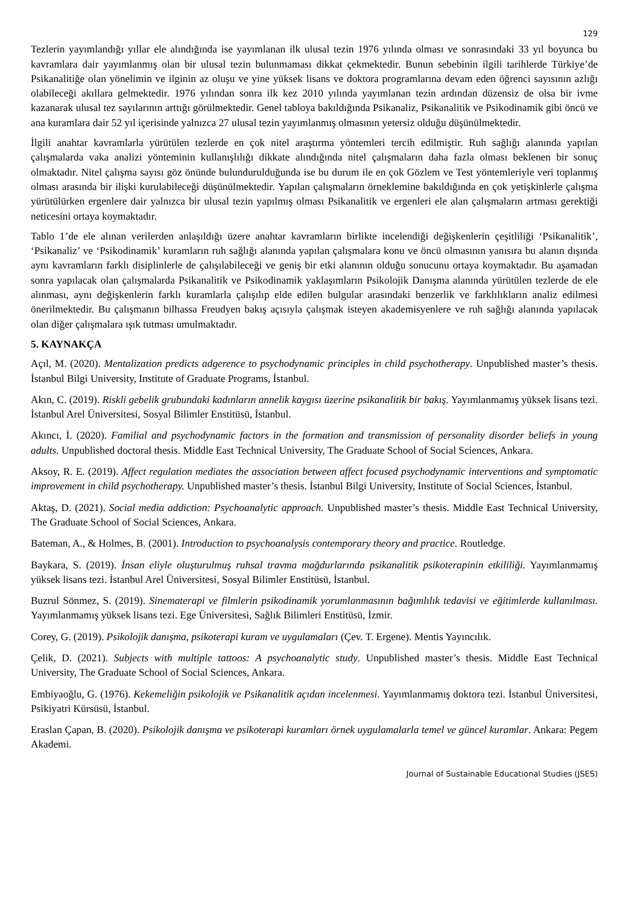129
Tezlerin yayımlandığı yıllar ele alındığında ise yayımlanan ilk ulusal tezin 1976 yılında olması ve sonrasındaki 33 yıl boyunca bu kavramlara dair yayımlanmış olan bir ulusal tezin bulunmaması dikkat çekmektedir. Bunun sebebinin ilgili tarihlerde Türkiye’de Psikanalitiğe olan yönelimin ve ilginin az oluşu ve yine yüksek lisans ve doktora programlarına devam eden öğrenci sayısının azlığı olabileceği akıllara gelmektedir. 1976 yılından sonra ilk kez 2010 yılında yayımlanan tezin ardından düzensiz de olsa bir ivme kazanarak ulusal tez sayılarının arttığı görülmektedir. Genel tabloya bakıldığında Psikanaliz, Psikanalitik ve Psikodinamik gibi öncü ve ana kuramlara dair 52 yıl içerisinde yalnızca 27 ulusal tezin yayımlanmış olmasının yetersiz olduğu düşünülmektedir.
İlgili anahtar kavramlarla yürütülen tezlerde en çok nitel araştırma yöntemleri tercih edilmiştir. Ruh sağlığı alanında yapılan çalışmalarda vaka analizi yönteminin kullanışlılığı dikkate alındığında nitel çalışmaların daha fazla olması beklenen bir sonuç olmaktadır. Nitel çalışma sayısı göz önünde bulundurulduğunda ise bu durum ile en çok Gözlem ve Test yöntemleriyle veri toplanmış olması arasında bir ilişki kurulabileceği düşünülmektedir. Yapılan çalışmaların örneklemine bakıldığında en çok yetişkinlerle çalışma yürütülürken ergenlere dair yalnızca bir ulusal tezin yapılmış olması Psikanalitik ve ergenleri ele alan çalışmaların artması gerektiği neticesini ortaya koymaktadır.
Tablo 1’de ele alınan verilerden anlaşıldığı üzere anahtar kavramların birlikte incelendiği değişkenlerin çeşitliliği ‘Psikanalitik’, ‘Psikanaliz’ ve ‘Psikodinamik’ kuramların ruh sağlığı alanında yapılan çalışmalara konu ve öncü olmasının yanısıra bu alanın dışında aynı kavramların farklı disiplinlerle de çalışılabileceği ve geniş bir etki alanının olduğu sonucunu ortaya koymaktadır. Bu aşamadan sonra yapılacak olan çalışmalarda Psikanalitik ve Psikodinamik yaklaşımların Psikolojik Danışma alanında yürütülen tezlerde de ele alınması, aynı değişkenlerin farklı kuramlarla çalışılıp elde edilen bulgular arasındaki benzerlik ve farklılıkların analiz edilmesi önerilmektedir. Bu çalışmanın bilhassa Freudyen bakış açısıyla çalışmak isteyen akademisyenlere ve ruh sağlığı alanında yapılacak olan diğer çalışmalara ışık tutması umulmaktadır.
5. KAYNAKÇA
Açıl, M. (2020). Mentalization predicts adgerence to psychodynamic principles in child psychotherapy. Unpublished master’s thesis. İstanbul Bilgi University, Institute of Graduate Programs, İstanbul.
Akın, C. (2019). Riskli gebelik grubundaki kadınların annelik kaygısı üzerine psikanalitik bir bakış. Yayımlanmamış yüksek lisans tezi. İstanbul Arel Üniversitesi, Sosyal Bilimler Enstitüsü, İstanbul.
Akıncı, İ. (2020). Familial and psychodynamic factors in the formation and transmission of personality disorder beliefs in young adults. Unpublished doctoral thesis. Middle East Technical University, The Graduate School of Social Sciences, Ankara.
Aksoy, R. E. (2019). Affect regulation mediates the association between affect focused psychodynamic interventions and symptomatic improvement in child psychotherapy. Unpublished master’s thesis. İstanbul Bilgi University, Institute of Social Sciences, İstanbul.
Aktaş, D. (2021). Social media addiction: Psychoanalytic approach. Unpublished master’s thesis. Middle East Technical University, The Graduate School of Social Sciences, Ankara.
Bateman, A., & Holmes, B. (2001). Introduction to psychoanalysis contemporary theory and practice. Routledge.
Baykara, S. (2019). İnsan eliyle oluşturulmuş ruhsal travma mağdurlarında psikanalitik psikoterapinin etkililiği. Yayımlanmamış yüksek lisans tezi. İstanbul Arel Üniversitesi, Sosyal Bilimler Enstitüsü, İstanbul.
Buzrul Sönmez, S. (2019). Sinematerapi ve filmlerin psikodinamik yorumlanmasının bağımlılık tedavisi ve eğitimlerde kullanılması. Yayımlanmamış yüksek lisans tezi. Ege Üniversitesi, Sağlık Bilimleri Enstitüsü, İzmir.
Corey, G. (2019). Psikolojik danışma, psikoterapi kuram ve uygulamaları (Çev. T. Ergene). Mentis Yayıncılık.
Çelik, D. (2021). Subjects with multiple tattoos: A psychoanalytic study. Unpublished master’s thesis. Middle East Technical University, The Graduate School of Social Sciences, Ankara.
Embiyaoğlu, G. (1976). Kekemeliğin psikolojik ve Psikanalitik açıdan incelenmesi. Yayımlanmamış doktora tezi. İstanbul Üniversitesi, Psikiyatri Kürsüsü, İstanbul.
Eraslan Çapan, B. (2020). Psikolojik danışma ve psikoterapi kuramları örnek uygulamalarla temel ve güncel kuramlar. Ankara: Pegem Akademi.
Journal of Sustainable Educational Studies (JSES)